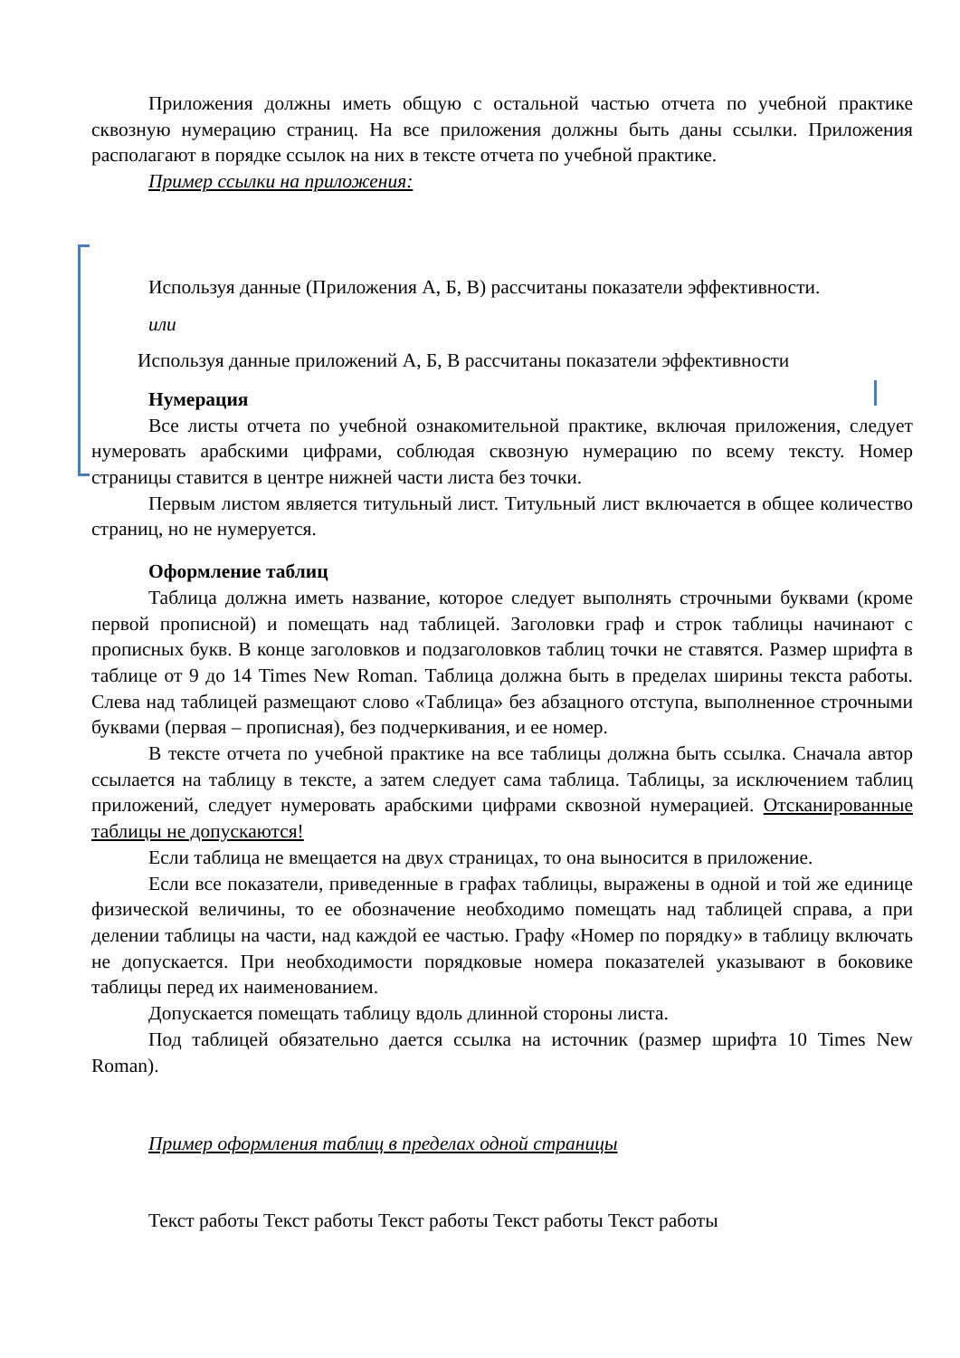Приложения должны иметь общую с остальной частью отчета по учебной практике сквозную нумерацию страниц. На все приложения должны быть даны ссылки. Приложения располагают в порядке ссылок на них в тексте отчета по учебной практике.
Пример ссылки на приложения:
Используя данные (Приложения А, Б, В) рассчитаны показатели эффективности.
или
Используя данные приложений А, Б, В рассчитаны показатели эффективности
Нумерация
Все листы отчета по учебной ознакомительной практике, включая приложения, следует нумеровать арабскими цифрами, соблюдая сквозную нумерацию по всему тексту. Номер страницы ставится в центре нижней части листа без точки.
Первым листом является титульный лист. Титульный лист включается в общее количество страниц, но не нумеруется.
Оформление таблиц
Таблица должна иметь название, которое следует выполнять строчными буквами (кроме первой прописной) и помещать над таблицей. Заголовки граф и строк таблицы начинают с прописных букв. В конце заголовков и подзаголовков таблиц точки не ставятся. Размер шрифта в таблице от 9 до 14 Times New Roman. Таблица должна быть в пределах ширины текста работы. Слева над таблицей размещают слово «Таблица» без абзацного отступа, выполненное строчными буквами (первая – прописная), без подчеркивания, и ее номер.
В тексте отчета по учебной практике на все таблицы должна быть ссылка. Сначала автор ссылается на таблицу в тексте, а затем следует сама таблица. Таблицы, за исключением таблиц приложений, следует нумеровать арабскими цифрами сквозной нумерацией. Отсканированные таблицы не допускаются!
Если таблица не вмещается на двух страницах, то она выносится в приложение.
Если все показатели, приведенные в графах таблицы, выражены в одной и той же единице физической величины, то ее обозначение необходимо помещать над таблицей справа, а при делении таблицы на части, над каждой ее частью. Графу «Номер по порядку» в таблицу включать не допускается. При необходимости порядковые номера показателей указывают в боковике таблицы перед их наименованием.
Допускается помещать таблицу вдоль длинной стороны листа.
Под таблицей обязательно дается ссылка на источник (размер шрифта 10 Times New Roman).
Пример оформления таблиц в пределах одной страницы
Текст работы Текст работы Текст работы Текст работы Текст работы